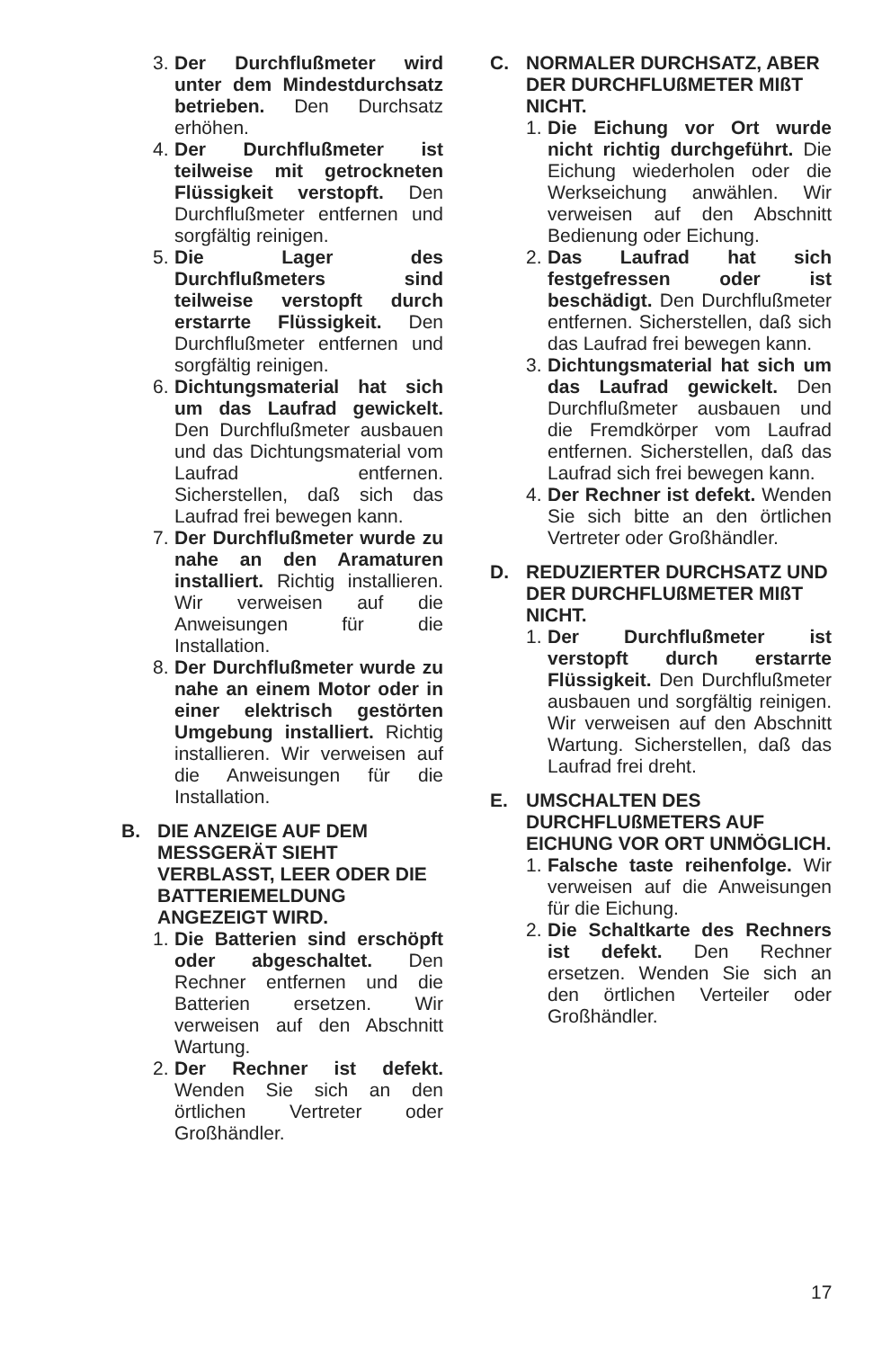3.
Der Durchflußmeter wird unter dem Mindestdurchsatz betrieben. Den Durchsatz erhöhen.
4.
Der Durchflußmeter ist teilweise mit getrockneten Flüssigkeit verstopft. Den Durchflußmeter entfernen und sorgfältig reinigen.
5.
Die Lager des Durchflußmeters sind teilweise verstopft durch erstarrte Flüssigkeit. Den Durchflußmeter entfernen und sorgfältig reinigen.
6.
Dichtungsmaterial hat sich um das Laufrad gewickelt. Den Durchflußmeter ausbauen und das Dichtungsmaterial vom Laufrad entfernen. Sicherstellen, daß sich das Laufrad frei bewegen kann.
7.
Der Durchflußmeter wurde zu nahe an den Aramaturen installiert. Richtig installieren. Wir verweisen auf die Anweisungen für die Installation.
8.
Der Durchflußmeter wurde zu nahe an einem Motor oder in einer elektrisch gestörten Umgebung installiert. Richtig installieren. Wir verweisen auf die Anweisungen für die Installation.
B. DIE ANZEIGE AUF DEM MESSGERÄT SIEHT VERBLASST, LEER ODER DIE BATTERIEMELDUNG ANGEZEIGT WIRD.
1.
Die Batterien sind erschöpft oder abgeschaltet. Den Rechner entfernen und die Batterien ersetzen. Wir verweisen auf den Abschnitt Wartung.
2.
Der Rechner ist defekt. Wenden Sie sich an den örtlichen Vertreter oder Großhändler.
C. NORMALER DURCHSATZ, ABER DER DURCHFLUßMETER MIßT NICHT.
1.
Die Eichung vor Ort wurde nicht richtig durchgeführt. Die Eichung wiederholen oder die Werkseichung anwählen. Wir verweisen auf den Abschnitt Bedienung oder Eichung.
2.
Das Laufrad hat sich festgefressen oder ist beschädigt. Den Durchflußmeter entfernen. Sicherstellen, daß sich das Laufrad frei bewegen kann.
3.
Dichtungsmaterial hat sich um das Laufrad gewickelt. Den Durchflußmeter ausbauen und die Fremdkörper vom Laufrad entfernen. Sicherstellen, daß das Laufrad sich frei bewegen kann.
4.
Der Rechner ist defekt. Wenden Sie sich bitte an den örtlichen Vertreter oder Großhändler.
D. REDUZIERTER DURCHSATZ UND DER DURCHFLUßMETER MIßT NICHT.
1.
Der Durchflußmeter ist verstopft durch erstarrte Flüssigkeit. Den Durchflußmeter ausbauen und sorgfältig reinigen. Wir verweisen auf den Abschnitt Wartung. Sicherstellen, daß das Laufrad frei dreht.
E. UMSCHALTEN DES DURCHFLUßMETERS AUF EICHUNG VOR ORT UNMÖGLICH.
1.
Falsche taste reihenfolge. Wir verweisen auf die Anweisungen für die Eichung.
2.
Die Schaltkarte des Rechners ist defekt. Den Rechner ersetzen. Wenden Sie sich an den örtlichen Verteiler oder Großhändler.
17